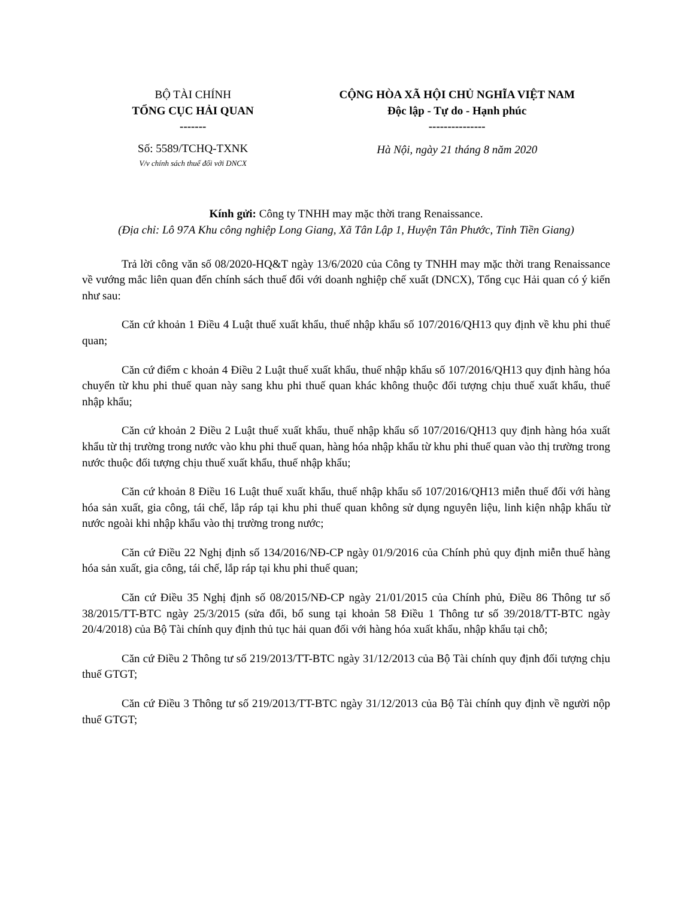| BỘ TÀI CHÍNH TỔNG CỤC HẢI QUAN ------- | CỘNG HÒA XÃ HỘI CHỦ NGHĨA VIỆT NAM Độc lập - Tự do - Hạnh phúc --------------- |
| Số: 5589/TCHQ-TXNK V/v chính sách thuế đối với DNCX | Hà Nội, ngày 21 tháng 8 năm 2020 |
Kính gửi: Công ty TNHH may mặc thời trang Renaissance.
(Địa chỉ: Lô 97A Khu công nghiệp Long Giang, Xã Tân Lập 1, Huyện Tân Phước, Tỉnh Tiền Giang)
Trả lời công văn số 08/2020-HQ&T ngày 13/6/2020 của Công ty TNHH may mặc thời trang Renaissance về vướng mắc liên quan đến chính sách thuế đối với doanh nghiệp chế xuất (DNCX), Tổng cục Hải quan có ý kiến như sau:
Căn cứ khoản 1 Điều 4 Luật thuế xuất khẩu, thuế nhập khẩu số 107/2016/QH13 quy định về khu phi thuế quan;
Căn cứ điểm c khoản 4 Điều 2 Luật thuế xuất khẩu, thuế nhập khẩu số 107/2016/QH13 quy định hàng hóa chuyển từ khu phi thuế quan này sang khu phi thuế quan khác không thuộc đối tượng chịu thuế xuất khẩu, thuế nhập khẩu;
Căn cứ khoản 2 Điều 2 Luật thuế xuất khẩu, thuế nhập khẩu số 107/2016/QH13 quy định hàng hóa xuất khẩu từ thị trường trong nước vào khu phi thuế quan, hàng hóa nhập khẩu từ khu phi thuế quan vào thị trường trong nước thuộc đối tượng chịu thuế xuất khẩu, thuế nhập khẩu;
Căn cứ khoản 8 Điều 16 Luật thuế xuất khẩu, thuế nhập khẩu số 107/2016/QH13 miễn thuế đối với hàng hóa sản xuất, gia công, tái chế, lắp ráp tại khu phi thuế quan không sử dụng nguyên liệu, linh kiện nhập khẩu từ nước ngoài khi nhập khẩu vào thị trường trong nước;
Căn cứ Điều 22 Nghị định số 134/2016/NĐ-CP ngày 01/9/2016 của Chính phủ quy định miễn thuế hàng hóa sản xuất, gia công, tái chế, lắp ráp tại khu phi thuế quan;
Căn cứ Điều 35 Nghị định số 08/2015/NĐ-CP ngày 21/01/2015 của Chính phủ, Điều 86 Thông tư số 38/2015/TT-BTC ngày 25/3/2015 (sửa đổi, bổ sung tại khoản 58 Điều 1 Thông tư số 39/2018/TT-BTC ngày 20/4/2018) của Bộ Tài chính quy định thủ tục hải quan đối với hàng hóa xuất khẩu, nhập khẩu tại chỗ;
Căn cứ Điều 2 Thông tư số 219/2013/TT-BTC ngày 31/12/2013 của Bộ Tài chính quy định đối tượng chịu thuế GTGT;
Căn cứ Điều 3 Thông tư số 219/2013/TT-BTC ngày 31/12/2013 của Bộ Tài chính quy định về người nộp thuế GTGT;